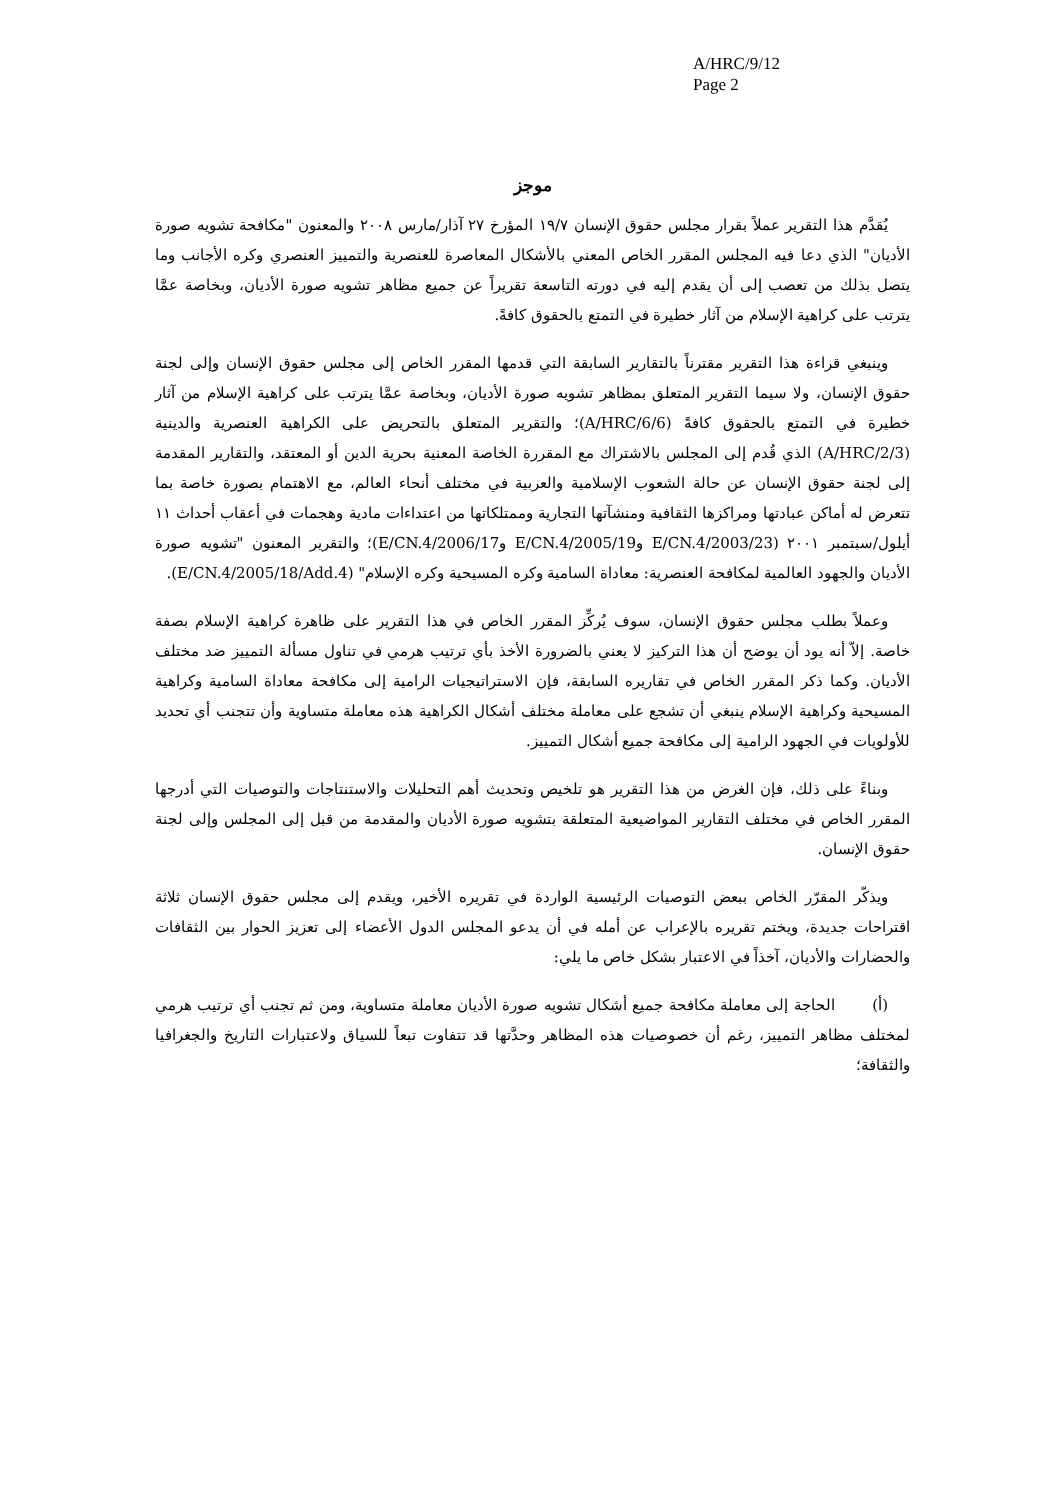A/HRC/9/12
Page 2
موجز
يُقدَّم هذا التقرير عملاً بقرار مجلس حقوق الإنسان ١٩/٧ المؤرخ ٢٧ آذار/مارس ٢٠٠٨ والمعنون "مكافحة تشويه صورة الأديان" الذي دعا فيه المجلس المقرر الخاص المعني بالأشكال المعاصرة للعنصرية والتمييز العنصري وكره الأجانب وما يتصل بذلك من تعصب إلى أن يقدم إليه في دورته التاسعة تقريراً عن جميع مظاهر تشويه صورة الأديان، وبخاصة عمَّا يترتب على كراهية الإسلام من آثار خطيرة في التمتع بالحقوق كافةً.
وينبغي قراءة هذا التقرير مقترناً بالتقارير السابقة التي قدمها المقرر الخاص إلى مجلس حقوق الإنسان وإلى لجنة حقوق الإنسان، ولا سيما التقرير المتعلق بمظاهر تشويه صورة الأديان، وبخاصة عمَّا يترتب على كراهية الإسلام من آثار خطيرة في التمتع بالحقوق كافةً (A/HRC/6/6)؛ والتقرير المتعلق بالتحريض على الكراهية العنصرية والدينية (A/HRC/2/3) الذي قُدم إلى المجلس بالاشتراك مع المقررة الخاصة المعنية بحرية الدين أو المعتقد، والتقارير المقدمة إلى لجنة حقوق الإنسان عن حالة الشعوب الإسلامية والعربية في مختلف أنحاء العالم، مع الاهتمام بصورة خاصة بما تتعرض له أماكن عبادتها ومراكزها الثقافية ومنشآتها التجارية وممتلكاتها من اعتداءات مادية وهجمات في أعقاب أحداث ١١ أيلول/سبتمبر ٢٠٠١ (E/CN.4/2003/23 وE/CN.4/2005/19 وE/CN.4/2006/17)؛ والتقرير المعنون "تشويه صورة الأديان والجهود العالمية لمكافحة العنصرية: معاداة السامية وكره المسيحية وكره الإسلام" (E/CN.4/2005/18/Add.4).
وعملاً بطلب مجلس حقوق الإنسان، سوف يُركِّز المقرر الخاص في هذا التقرير على ظاهرة كراهية الإسلام بصفة خاصة. إلاّ أنه يود أن يوضح أن هذا التركيز لا يعني بالضرورة الأخذ بأي ترتيب هرمي في تناول مسألة التمييز ضد مختلف الأديان. وكما ذكر المقرر الخاص في تقاريره السابقة، فإن الاستراتيجيات الرامية إلى مكافحة معاداة السامية وكراهية المسيحية وكراهية الإسلام ينبغي أن تشجع على معاملة مختلف أشكال الكراهية هذه معاملة متساوية وأن تتجنب أي تحديد للأولويات في الجهود الرامية إلى مكافحة جميع أشكال التمييز.
وبناءً على ذلك، فإن الغرض من هذا التقرير هو تلخيص وتحديث أهم التحليلات والاستنتاجات والتوصيات التي أدرجها المقرر الخاص في مختلف التقارير المواضيعية المتعلقة بتشويه صورة الأديان والمقدمة من قبل إلى المجلس وإلى لجنة حقوق الإنسان.
ويذكّر المقرّر الخاص ببعض التوصيات الرئيسية الواردة في تقريره الأخير، ويقدم إلى مجلس حقوق الإنسان ثلاثة اقتراحات جديدة، ويختم تقريره بالإعراب عن أمله في أن يدعو المجلس الدول الأعضاء إلى تعزيز الحوار بين الثقافات والحضارات والأديان، آخذاً في الاعتبار بشكل خاص ما يلي:
(أ) الحاجة إلى معاملة مكافحة جميع أشكال تشويه صورة الأديان معاملة متساوية، ومن ثم تجنب أي ترتيب هرمي لمختلف مظاهر التمييز، رغم أن خصوصيات هذه المظاهر وحدَّتها قد تتفاوت تبعاً للسياق ولاعتبارات التاريخ والجغرافيا والثقافة؛